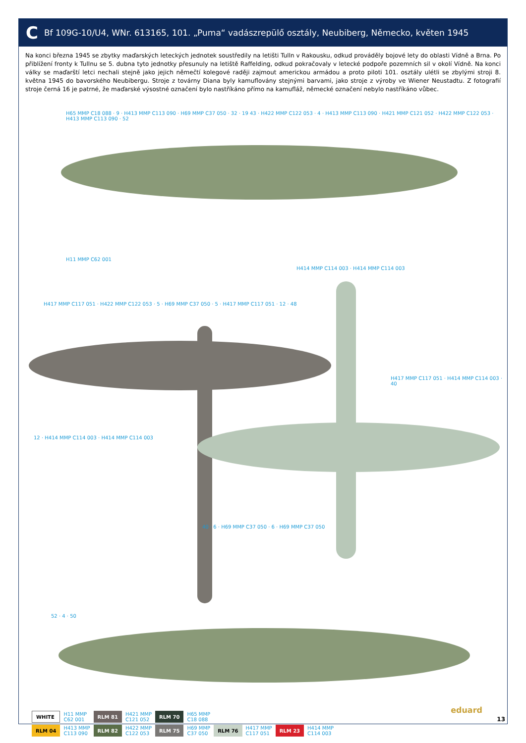C Bf 109G-10/U4, WNr. 613165, 101. „Puma“ vadászrepülő osztály, Neubiberg, Německo, květen 1945
Na konci března 1945 se zbytky maďarských leteckých jednotek soustředily na letišti Tulln v Rakousku, odkud prováděly bojové lety do oblasti Vídně a Brna. Po přiblížení fronty k Tullnu se 5. dubna tyto jednotky přesunuly na letiště Raffelding, odkud pokračovaly v letecké podpoře pozemních sil v okolí Vídně. Na konci války se maďarští letci nechali stejně jako jejich němečtí kolegové raději zajmout americkou armádou a proto piloti 101. osztály ulétli se zbylými stroji 8. května 1945 do bavorského Neubibergu. Stroje z továrny Diana byly kamuflovány stejnými barvami, jako stroje z výroby ve Wiener Neustadtu. Z fotografií stroje černá 16 je patrné, že maďarské výsostné označení bylo nastříkáno přímo na kamufláž, německé označení nebylo nastříkáno vůbec.
H65 MMP C18 088 · 9 · H413 MMP C113 090 · H69 MMP C37 050 · 32 · 19 43 · H422 MMP C122 053 · 4 · H413 MMP C113 090 · H421 MMP C121 052 · H422 MMP C122 053 · H413 MMP C113 090 · 52
H11 MMP C62 001
H414 MMP C114 003 · H414 MMP C114 003
H417 MMP C117 051 · H422 MMP C122 053 · 5 · H69 MMP C37 050 · 5 · H417 MMP C117 051 · 12 · 48
H417 MMP C117 051 · H414 MMP C114 003 · 40
12 · H414 MMP C114 003 · H414 MMP C114 003
40 · 6 · H69 MMP C37 050 · 6 · H69 MMP C37 050
52 · 4 · 50
| WHITE | H11 MMP C62 001 | RLM 81 | H421 MMP C121 052 | RLM 70 | H65 MMP C18 088 | | | | |
| RLM 04 | H413 MMP C113 090 | RLM 82 | H422 MMP C122 053 | RLM 75 | H69 MMP C37 050 | RLM 76 | H417 MMP C117 051 | RLM 23 | H414 MMP C114 003 |
eduard
13